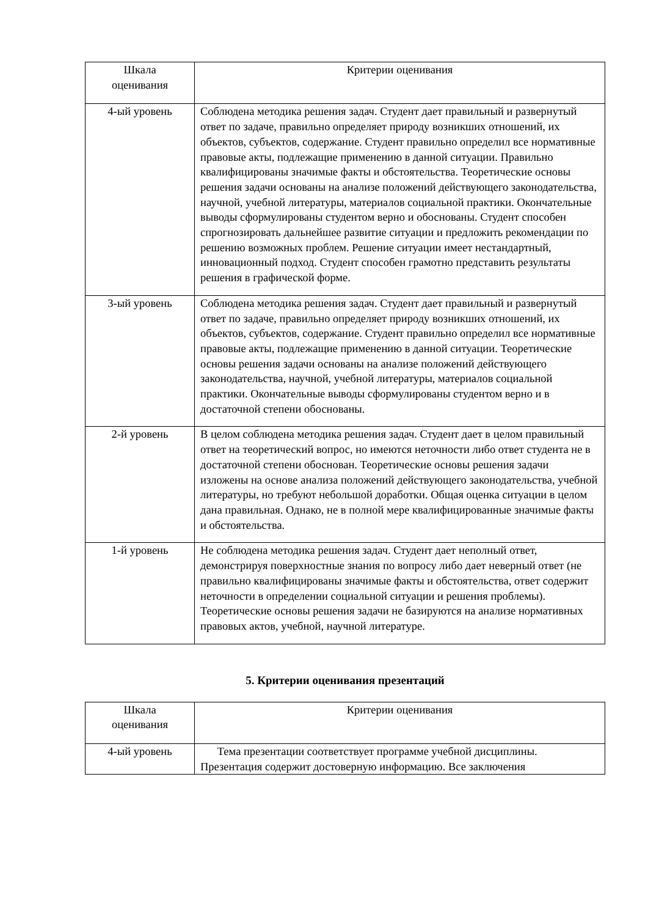| Шкала оценивания | Критерии оценивания |
| --- | --- |
| 4-ый уровень | Соблюдена методика решения задач. Студент дает правильный и развернутый ответ по задаче, правильно определяет природу возникших отношений, их объектов, субъектов, содержание. Студент правильно определил все нормативные правовые акты, подлежащие применению в данной ситуации. Правильно квалифицированы значимые факты и обстоятельства. Теоретические основы решения задачи основаны на анализе положений действующего законодательства, научной, учебной литературы, материалов социальной практики. Окончательные выводы сформулированы студентом верно и обоснованы. Студент способен спрогнозировать дальнейшее развитие ситуации и предложить рекомендации по решению возможных проблем. Решение ситуации имеет нестандартный, инновационный подход. Студент способен грамотно представить результаты решения в графической форме. |
| 3-ый уровень | Соблюдена методика решения задач. Студент дает правильный и развернутый ответ по задаче, правильно определяет природу возникших отношений, их объектов, субъектов, содержание. Студент правильно определил все нормативные правовые акты, подлежащие применению в данной ситуации. Теоретические основы решения задачи основаны на анализе положений действующего законодательства, научной, учебной литературы, материалов социальной практики. Окончательные выводы сформулированы студентом верно и в достаточной степени обоснованы. |
| 2-й уровень | В целом соблюдена методика решения задач. Студент дает в целом правильный ответ на теоретический вопрос, но имеются неточности либо ответ студента не в достаточной степени обоснован. Теоретические основы решения задачи изложены на основе анализа положений действующего законодательства, учебной литературы, но требуют небольшой доработки. Общая оценка ситуации в целом дана правильная. Однако, не в полной мере квалифицированные значимые факты и обстоятельства. |
| 1-й уровень | Не соблюдена методика решения задач. Студент дает неполный ответ, демонстрируя поверхностные знания по вопросу либо дает неверный ответ (не правильно квалифицированы значимые факты и обстоятельства, ответ содержит неточности в определении социальной ситуации и решения проблемы). Теоретические основы решения задачи не базируются на анализе нормативных правовых актов, учебной, научной литературе. |
5. Критерии оценивания презентаций
| Шкала оценивания | Критерии оценивания |
| --- | --- |
| 4-ый уровень | Тема презентации соответствует программе учебной дисциплины. Презентация содержит достоверную информацию. Все заключения |